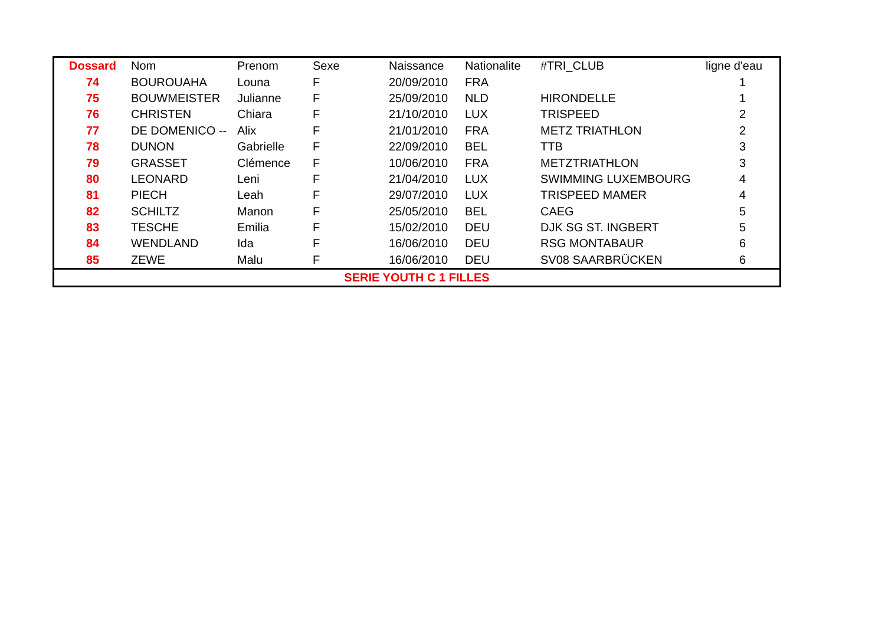| Dossard | Nom | Prenom | Sexe | Naissance | Nationalite | #TRI_CLUB | ligne d'eau |
| --- | --- | --- | --- | --- | --- | --- | --- |
| 74 | BOUROUAHA | Louna | F | 20/09/2010 | FRA | | 1 |
| 75 | BOUWMEISTER | Julianne | F | 25/09/2010 | NLD | HIRONDELLE | 1 |
| 76 | CHRISTEN | Chiara | F | 21/10/2010 | LUX | TRISPEED | 2 |
| 77 | DE DOMENICO -- | Alix | F | 21/01/2010 | FRA | METZ TRIATHLON | 2 |
| 78 | DUNON | Gabrielle | F | 22/09/2010 | BEL | TTB | 3 |
| 79 | GRASSET | Clémence | F | 10/06/2010 | FRA | METZTRIATHLON | 3 |
| 80 | LEONARD | Leni | F | 21/04/2010 | LUX | SWIMMING LUXEMBOURG | 4 |
| 81 | PIECH | Leah | F | 29/07/2010 | LUX | TRISPEED MAMER | 4 |
| 82 | SCHILTZ | Manon | F | 25/05/2010 | BEL | CAEG | 5 |
| 83 | TESCHE | Emilia | F | 15/02/2010 | DEU | DJK SG ST. INGBERT | 5 |
| 84 | WENDLAND | Ida | F | 16/06/2010 | DEU | RSG MONTABAUR | 6 |
| 85 | ZEWE | Malu | F | 16/06/2010 | DEU | SV08 SAARBRÜCKEN | 6 |
| SERIE YOUTH C 1 FILLES | | | | | | | |